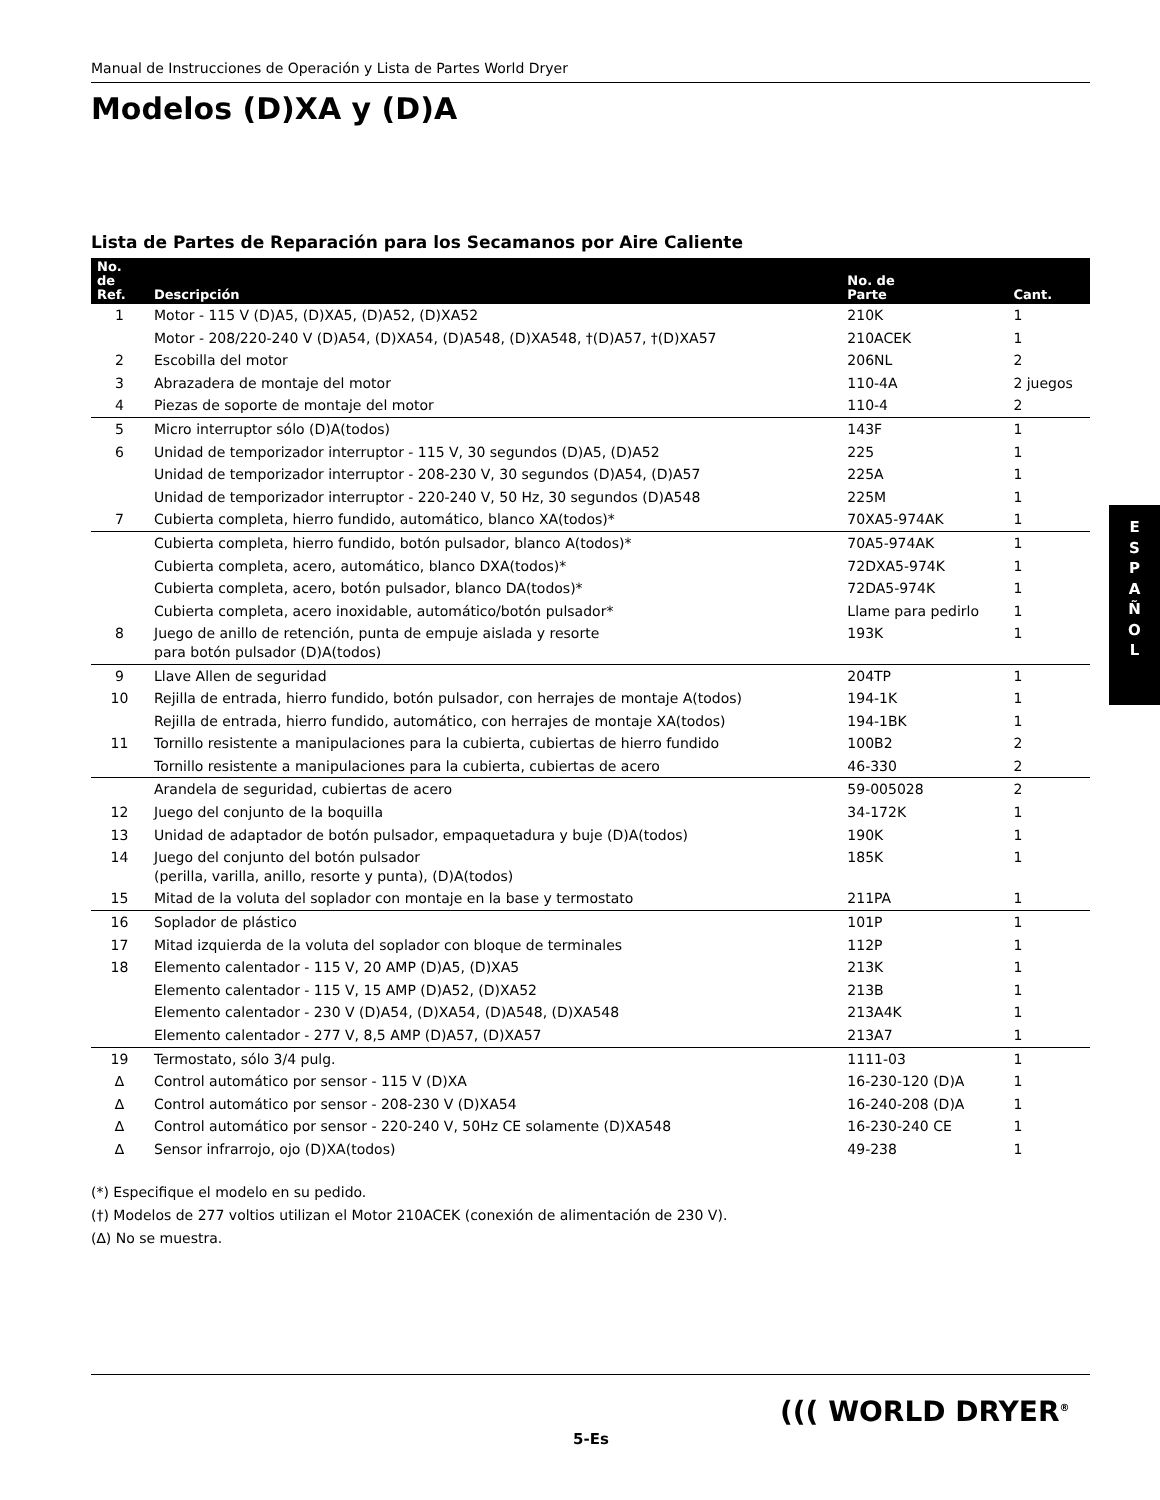Manual de Instrucciones de Operación y Lista de Partes World Dryer
Modelos (D)XA y (D)A
Lista de Partes de Reparación para los Secamanos por Aire Caliente
| No. de Ref. | Descripción | No. de Parte | Cant. |
| --- | --- | --- | --- |
| 1 | Motor - 115 V (D)A5, (D)XA5, (D)A52, (D)XA52 | 210K | 1 |
| | Motor - 208/220-240 V (D)A54, (D)XA54, (D)A548, (D)XA548, †(D)A57, †(D)XA57 | 210ACEK | 1 |
| 2 | Escobilla del motor | 206NL | 2 |
| 3 | Abrazadera de montaje del motor | 110-4A | 2 juegos |
| 4 | Piezas de soporte de montaje del motor | 110-4 | 2 |
| 5 | Micro interruptor sólo (D)A(todos) | 143F | 1 |
| 6 | Unidad de temporizador interruptor - 115 V, 30 segundos (D)A5, (D)A52 | 225 | 1 |
| | Unidad de temporizador interruptor - 208-230 V, 30 segundos (D)A54, (D)A57 | 225A | 1 |
| | Unidad de temporizador interruptor - 220-240 V, 50 Hz, 30 segundos (D)A548 | 225M | 1 |
| 7 | Cubierta completa, hierro fundido, automático, blanco XA(todos)* | 70XA5-974AK | 1 |
| | Cubierta completa, hierro fundido, botón pulsador, blanco A(todos)* | 70A5-974AK | 1 |
| | Cubierta completa, acero, automático, blanco DXA(todos)* | 72DXA5-974K | 1 |
| | Cubierta completa, acero, botón pulsador, blanco DA(todos)* | 72DA5-974K | 1 |
| | Cubierta completa, acero inoxidable, automático/botón pulsador* | Llame para pedirlo | 1 |
| 8 | Juego de anillo de retención, punta de empuje aislada y resorte para botón pulsador (D)A(todos) | 193K | 1 |
| 9 | Llave Allen de seguridad | 204TP | 1 |
| 10 | Rejilla de entrada, hierro fundido, botón pulsador, con herrajes de montaje A(todos) | 194-1K | 1 |
| | Rejilla de entrada, hierro fundido, automático, con herrajes de montaje XA(todos) | 194-1BK | 1 |
| 11 | Tornillo resistente a manipulaciones para la cubierta, cubiertas de hierro fundido | 100B2 | 2 |
| | Tornillo resistente a manipulaciones para la cubierta, cubiertas de acero | 46-330 | 2 |
| | Arandela de seguridad, cubiertas de acero | 59-005028 | 2 |
| 12 | Juego del conjunto de la boquilla | 34-172K | 1 |
| 13 | Unidad de adaptador de botón pulsador, empaquetadura y buje (D)A(todos) | 190K | 1 |
| 14 | Juego del conjunto del botón pulsador (perilla, varilla, anillo, resorte y punta), (D)A(todos) | 185K | 1 |
| 15 | Mitad de la voluta del soplador con montaje en la base y termostato | 211PA | 1 |
| 16 | Soplador de plástico | 101P | 1 |
| 17 | Mitad izquierda de la voluta del soplador con bloque de terminales | 112P | 1 |
| 18 | Elemento calentador - 115 V, 20 AMP (D)A5, (D)XA5 | 213K | 1 |
| | Elemento calentador - 115 V, 15 AMP (D)A52, (D)XA52 | 213B | 1 |
| | Elemento calentador - 230 V (D)A54, (D)XA54, (D)A548, (D)XA548 | 213A4K | 1 |
| | Elemento calentador - 277 V, 8,5 AMP (D)A57, (D)XA57 | 213A7 | 1 |
| 19 | Termostato, sólo 3/4 pulg. | 1111-03 | 1 |
| ∆ | Control automático por sensor - 115 V (D)XA | 16-230-120 (D)A | 1 |
| ∆ | Control automático por sensor - 208-230 V (D)XA54 | 16-240-208 (D)A | 1 |
| ∆ | Control automático por sensor - 220-240 V, 50Hz CE solamente (D)XA548 | 16-230-240 CE | 1 |
| ∆ | Sensor infrarrojo, ojo (D)XA(todos) | 49-238 | 1 |
(*) Especifique el modelo en su pedido.
(†) Modelos de 277 voltios utilizan el Motor 210ACEK (conexión de alimentación de 230 V).
(∆) No se muestra.
E
S
P
A
Ñ
O
L
((( WORLD DRYER<sup>®</sup>
5-Es